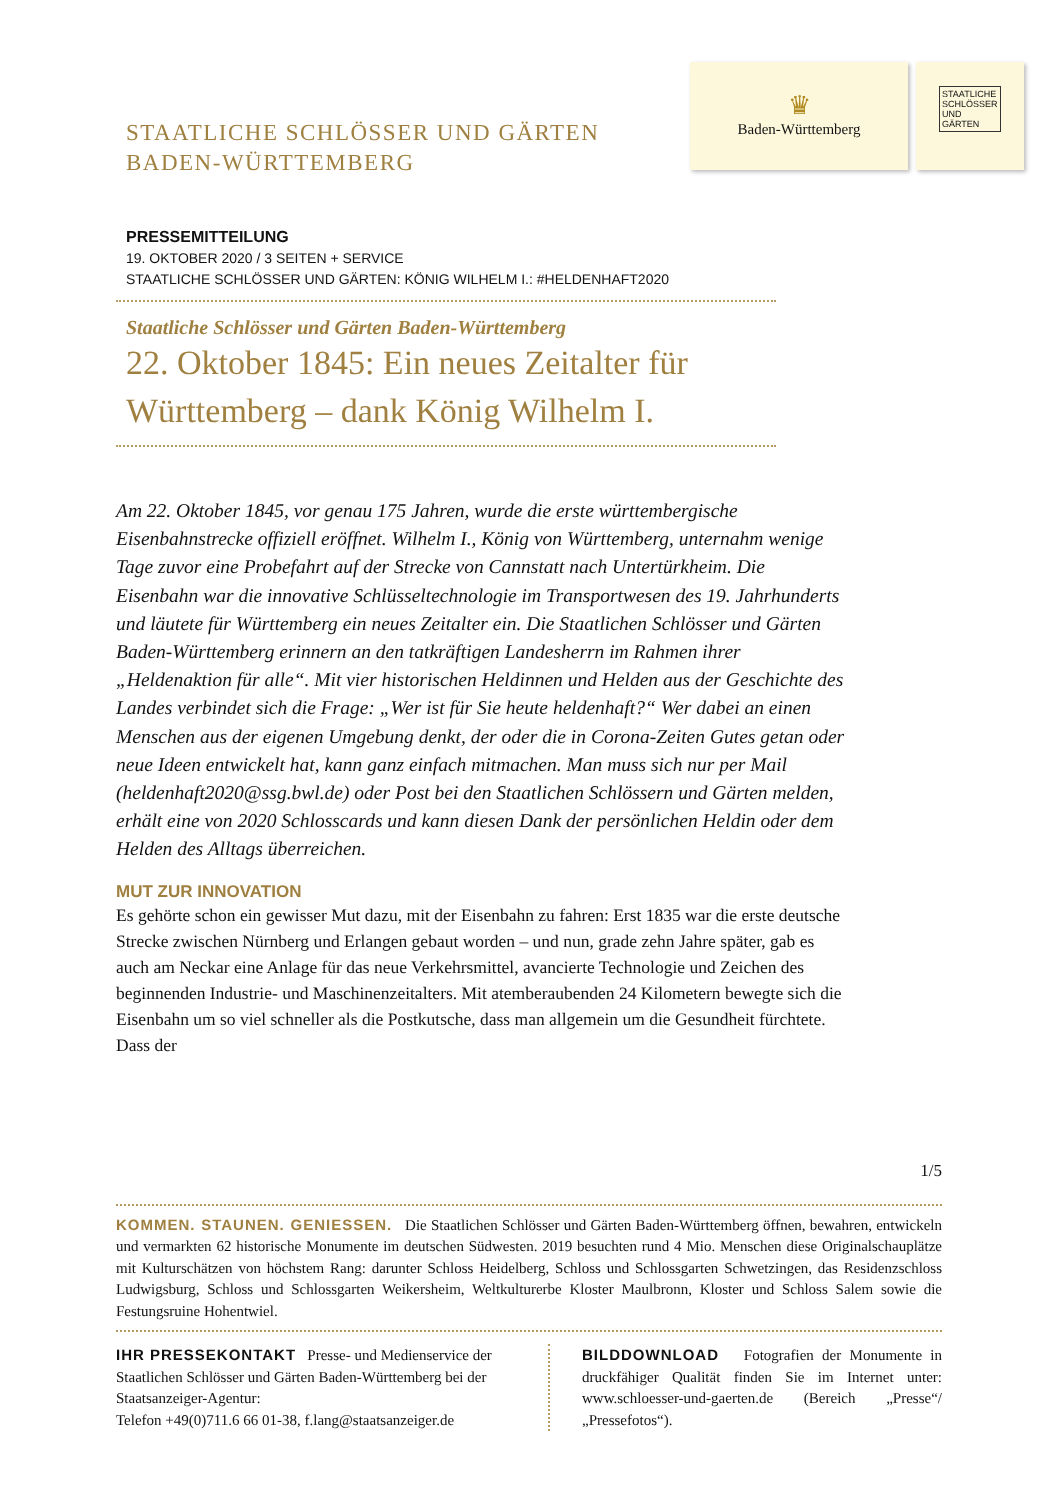STAATLICHE SCHLÖSSER UND GÄRTEN
BADEN-WÜRTTEMBERG
♛
Baden-Württemberg
STAATLICHE SCHLÖSSER UND GÄRTEN
PRESSEMITTEILUNG
19. OKTOBER 2020 / 3 SEITEN + SERVICE
STAATLICHE SCHLÖSSER UND GÄRTEN: KÖNIG WILHELM I.: #HELDENHAFT2020
Staatliche Schlösser und Gärten Baden-Württemberg
22. Oktober 1845: Ein neues Zeitalter für Württemberg – dank König Wilhelm I.
Am 22. Oktober 1845, vor genau 175 Jahren, wurde die erste württembergische Eisenbahnstrecke offiziell eröffnet. Wilhelm I., König von Württemberg, unternahm wenige Tage zuvor eine Probefahrt auf der Strecke von Cannstatt nach Untertürkheim. Die Eisenbahn war die innovative Schlüsseltechnologie im Transportwesen des 19. Jahrhunderts und läutete für Württemberg ein neues Zeitalter ein. Die Staatlichen Schlösser und Gärten Baden-Württemberg erinnern an den tatkräftigen Landesherrn im Rahmen ihrer „Heldenaktion für alle“. Mit vier historischen Heldinnen und Helden aus der Geschichte des Landes verbindet sich die Frage: „Wer ist für Sie heute heldenhaft?“ Wer dabei an einen Menschen aus der eigenen Umgebung denkt, der oder die in Corona-Zeiten Gutes getan oder neue Ideen entwickelt hat, kann ganz einfach mitmachen. Man muss sich nur per Mail (heldenhaft2020@ssg.bwl.de) oder Post bei den Staatlichen Schlössern und Gärten melden, erhält eine von 2020 Schlosscards und kann diesen Dank der persönlichen Heldin oder dem Helden des Alltags überreichen.
MUT ZUR INNOVATION
Es gehörte schon ein gewisser Mut dazu, mit der Eisenbahn zu fahren: Erst 1835 war die erste deutsche Strecke zwischen Nürnberg und Erlangen gebaut worden – und nun, grade zehn Jahre später, gab es auch am Neckar eine Anlage für das neue Verkehrsmittel, avancierte Technologie und Zeichen des beginnenden Industrie- und Maschinenzeitalters. Mit atemberaubenden 24 Kilometern bewegte sich die Eisenbahn um so viel schneller als die Postkutsche, dass man allgemein um die Gesundheit fürchtete. Dass der
1/5
KOMMEN. STAUNEN. GENIESSEN. Die Staatlichen Schlösser und Gärten Baden-Württemberg öffnen, bewahren, entwickeln und vermarkten 62 historische Monumente im deutschen Südwesten. 2019 besuchten rund 4 Mio. Menschen diese Originalschauplätze mit Kulturschätzen von höchstem Rang: darunter Schloss Heidelberg, Schloss und Schlossgarten Schwetzingen, das Residenzschloss Ludwigsburg, Schloss und Schlossgarten Weikersheim, Weltkulturerbe Kloster Maulbronn, Kloster und Schloss Salem sowie die Festungsruine Hohentwiel.
IHR PRESSEKONTAKT Presse- und Medienservice der Staatlichen Schlösser und Gärten Baden-Württemberg bei der Staatsanzeiger-Agentur:
Telefon +49(0)711.6 66 01-38, f.lang@staatsanzeiger.de
BILDDOWNLOAD Fotografien der Monumente in druckfähiger Qualität finden Sie im Internet unter: www.schloesser-und-gaerten.de (Bereich „Presse“/„Pressefotos“).